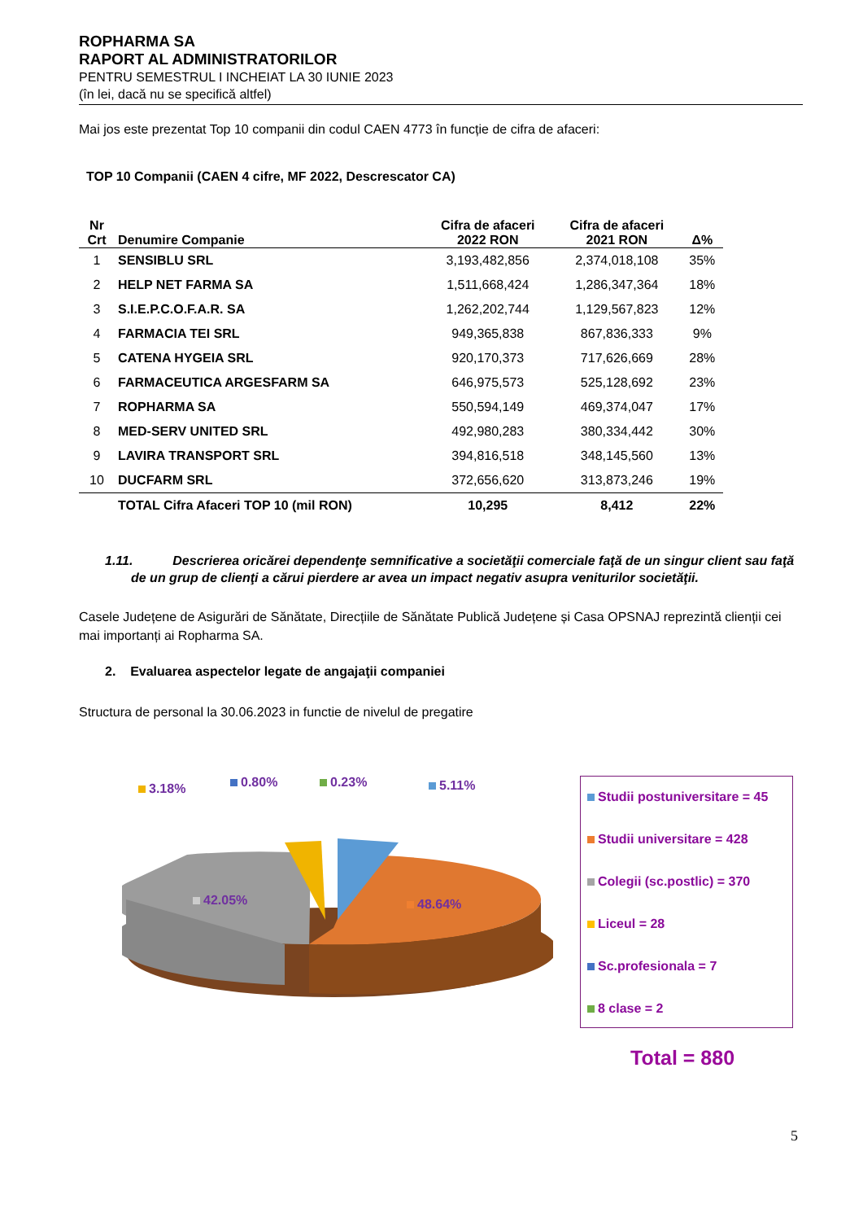ROPHARMA SA
RAPORT AL ADMINISTRATORILOR
PENTRU SEMESTRUL I INCHEIAT LA 30 IUNIE 2023
(în lei, dacă nu se specifică altfel)
Mai jos este prezentat Top 10 companii din codul CAEN 4773 în funcție de cifra de afaceri:
TOP 10 Companii (CAEN 4 cifre, MF 2022, Descrescator CA)
| Nr Crt | Denumire Companie | Cifra de afaceri 2022 RON | Cifra de afaceri 2021 RON | Δ% |
| --- | --- | --- | --- | --- |
| 1 | SENSIBLU SRL | 3,193,482,856 | 2,374,018,108 | 35% |
| 2 | HELP NET FARMA SA | 1,511,668,424 | 1,286,347,364 | 18% |
| 3 | S.I.E.P.C.O.F.A.R. SA | 1,262,202,744 | 1,129,567,823 | 12% |
| 4 | FARMACIA TEI SRL | 949,365,838 | 867,836,333 | 9% |
| 5 | CATENA HYGEIA SRL | 920,170,373 | 717,626,669 | 28% |
| 6 | FARMACEUTICA ARGESFARM SA | 646,975,573 | 525,128,692 | 23% |
| 7 | ROPHARMA SA | 550,594,149 | 469,374,047 | 17% |
| 8 | MED-SERV UNITED SRL | 492,980,283 | 380,334,442 | 30% |
| 9 | LAVIRA TRANSPORT SRL | 394,816,518 | 348,145,560 | 13% |
| 10 | DUCFARM SRL | 372,656,620 | 313,873,246 | 19% |
| | TOTAL Cifra Afaceri TOP 10 (mil RON) | 10,295 | 8,412 | 22% |
1.11. Descrierea oricărei dependenţe semnificative a societăţii comerciale faţă de un singur client sau faţă de un grup de clienţi a cărui pierdere ar avea un impact negativ asupra veniturilor societăţii.
Casele Județene de Asigurări de Sănătate, Direcțiile de Sănătate Publică Județene și Casa OPSNAJ reprezintă clienții cei mai importanți ai Ropharma SA.
2. Evaluarea aspectelor legate de angajaţii companiei
Structura de personal la 30.06.2023 in functie de nivelul de pregatire
3.18% 0.80% 0.23% 5.11%
42.05% 48.64%
Studii postuniversitare = 45
Studii universitare = 428
Colegii (sc.postlic) = 370
Liceul = 28
Sc.profesionala = 7
8 clase = 2
Total = 880
5